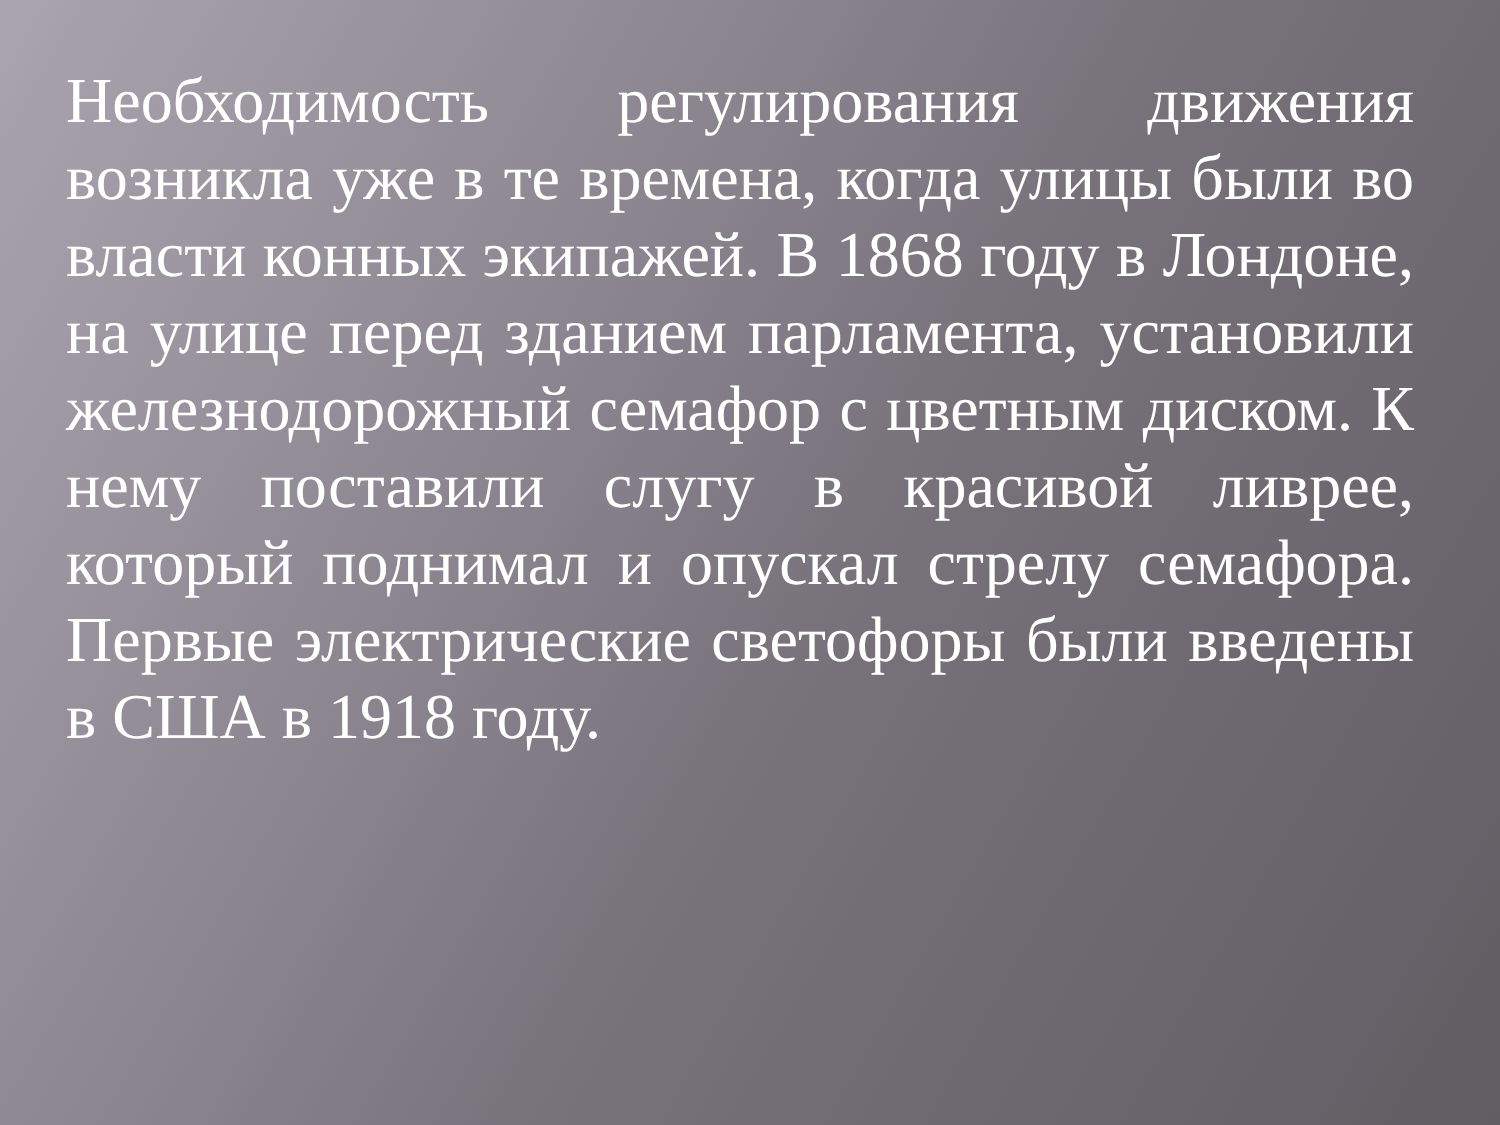Необходимость регулирования движения возникла уже в те времена, когда улицы были во власти конных экипажей. В 1868 году в Лондоне, на улице перед зданием парламента, установили железнодорожный семафор с цветным диском. К нему поставили слугу в красивой ливрее, который поднимал и опускал стрелу семафора. Первые электрические светофоры были введены в США в 1918 году.